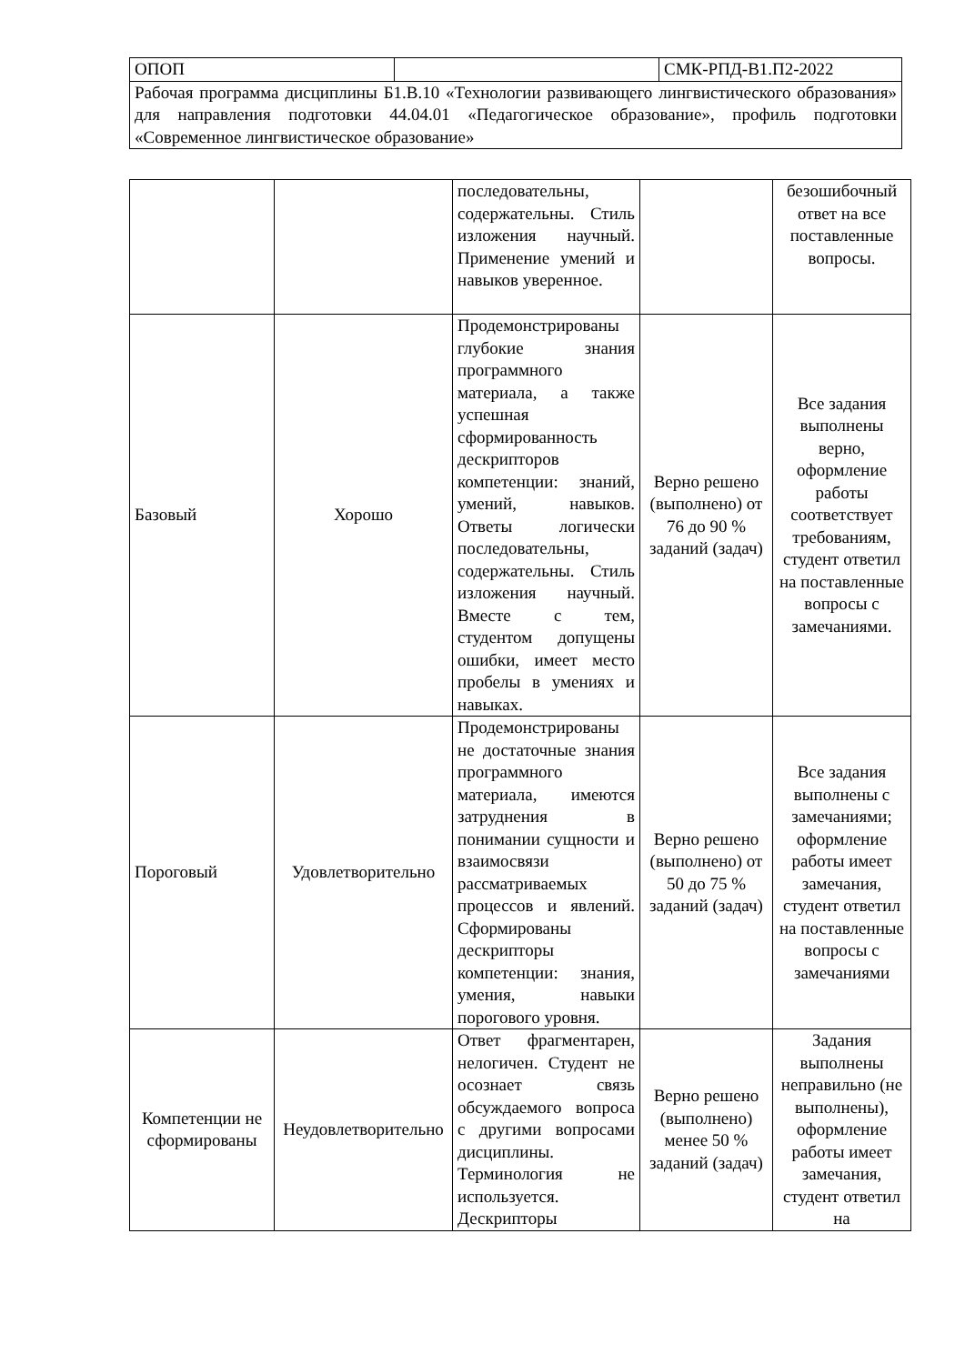| ОПОП | | СМК-РПД-В1.П2-2022 |
| Рабочая программа дисциплины Б1.В.10 «Технологии развивающего лингвистического образования» для направления подготовки 44.04.01 «Педагогическое образование», профиль подготовки «Современное лингвистическое образование» | | |
| | | последовательны, содержательны. Стиль изложения научный. Применение умений и навыков уверенное. | | безошибочный ответ на все поставленные вопросы. |
| Базовый | Хорошо | Продемонстрированы глубокие знания программного материала, а также успешная сформированность дескрипторов компетенции: знаний, умений, навыков. Ответы логически последовательны, содержательны. Стиль изложения научный. Вместе с тем, студентом допущены ошибки, имеет место пробелы в умениях и навыках. | Верно решено (выполнено) от 76 до 90 % заданий (задач) | Все задания выполнены верно, оформление работы соответствует требованиям, студент ответил на поставленные вопросы с замечаниями. |
| Пороговый | Удовлетворительно | Продемонстрированы не достаточные знания программного материала, имеются затруднения в понимании сущности и взаимосвязи рассматриваемых процессов и явлений. Сформированы дескрипторы компетенции: знания, умения, навыки порогового уровня. | Верно решено (выполнено) от 50 до 75 % заданий (задач) | Все задания выполнены с замечаниями; оформление работы имеет замечания, студент ответил на поставленные вопросы с замечаниями |
| Компетенции не сформированы | Неудовлетворительно | Ответ фрагментарен, нелогичен. Студент не осознает связь обсуждаемого вопроса с другими вопросами дисциплины. Терминология не используется. Дескрипторы | Верно решено (выполнено) менее 50 % заданий (задач) | Задания выполнены неправильно (не выполнены), оформление работы имеет замечания, студент ответил на |